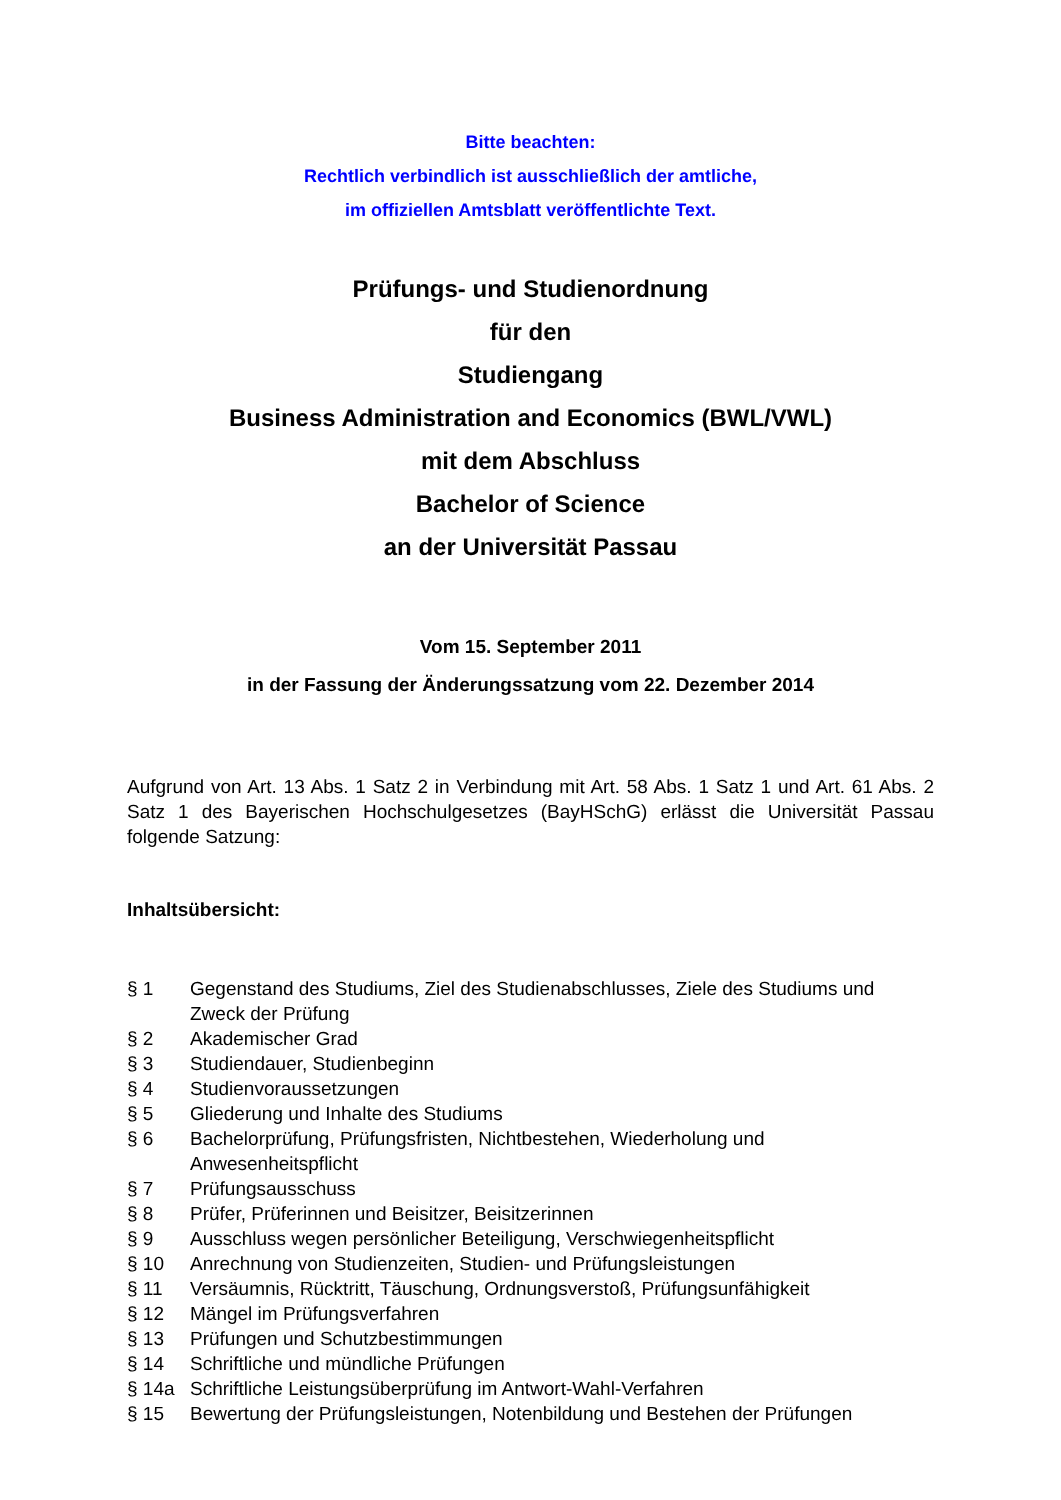Bitte beachten:
Rechtlich verbindlich ist ausschließlich der amtliche,
im offiziellen Amtsblatt veröffentlichte Text.
Prüfungs- und Studienordnung
für den
Studiengang
Business Administration and Economics (BWL/VWL)
mit dem Abschluss
Bachelor of Science
an der Universität Passau
Vom 15. September 2011
in der Fassung der Änderungssatzung vom 22. Dezember 2014
Aufgrund von Art. 13 Abs. 1 Satz 2 in Verbindung mit Art. 58 Abs. 1 Satz 1 und Art. 61 Abs. 2 Satz 1 des Bayerischen Hochschulgesetzes (BayHSchG) erlässt die Universität Passau folgende Satzung:
Inhaltsübersicht:
| § 1 | Gegenstand des Studiums, Ziel des Studienabschlusses, Ziele des Studiums und Zweck der Prüfung |
| § 2 | Akademischer Grad |
| § 3 | Studiendauer, Studienbeginn |
| § 4 | Studienvoraussetzungen |
| § 5 | Gliederung und Inhalte des Studiums |
| § 6 | Bachelorprüfung, Prüfungsfristen, Nichtbestehen, Wiederholung und Anwesenheitspflicht |
| § 7 | Prüfungsausschuss |
| § 8 | Prüfer, Prüferinnen und Beisitzer, Beisitzerinnen |
| § 9 | Ausschluss wegen persönlicher Beteiligung, Verschwiegenheitspflicht |
| § 10 | Anrechnung von Studienzeiten, Studien- und Prüfungsleistungen |
| § 11 | Versäumnis, Rücktritt, Täuschung, Ordnungsverstoß, Prüfungsunfähigkeit |
| § 12 | Mängel im Prüfungsverfahren |
| § 13 | Prüfungen und Schutzbestimmungen |
| § 14 | Schriftliche und mündliche Prüfungen |
| § 14a | Schriftliche Leistungsüberprüfung im Antwort-Wahl-Verfahren |
| § 15 | Bewertung der Prüfungsleistungen, Notenbildung und Bestehen der Prüfungen |